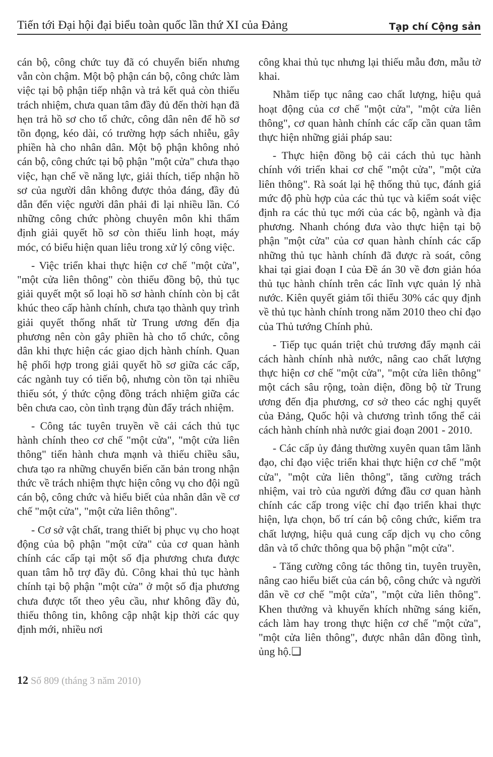Tiến tới Đại hội đại biểu toàn quốc lần thứ XI của Đảng
Tạp chí Cộng sản
cán bộ, công chức tuy đã có chuyển biến nhưng vẫn còn chậm. Một bộ phận cán bộ, công chức làm việc tại bộ phận tiếp nhận và trả kết quả còn thiếu trách nhiệm, chưa quan tâm đầy đủ đến thời hạn đã hẹn trả hồ sơ cho tổ chức, công dân nên để hồ sơ tồn đọng, kéo dài, có trường hợp sách nhiễu, gây phiền hà cho nhân dân. Một bộ phận không nhỏ cán bộ, công chức tại bộ phận "một cửa" chưa thạo việc, hạn chế về năng lực, giải thích, tiếp nhận hồ sơ của người dân không được thỏa đáng, đầy đủ dẫn đến việc người dân phải đi lại nhiều lần. Có những công chức phòng chuyên môn khi thẩm định giải quyết hồ sơ còn thiếu linh hoạt, máy móc, có biểu hiện quan liêu trong xử lý công việc.
- Việc triển khai thực hiện cơ chế "một cửa", "một cửa liên thông" còn thiếu đồng bộ, thủ tục giải quyết một số loại hồ sơ hành chính còn bị cắt khúc theo cấp hành chính, chưa tạo thành quy trình giải quyết thống nhất từ Trung ương đến địa phương nên còn gây phiền hà cho tổ chức, công dân khi thực hiện các giao dịch hành chính. Quan hệ phối hợp trong giải quyết hồ sơ giữa các cấp, các ngành tuy có tiến bộ, nhưng còn tồn tại nhiều thiếu sót, ý thức cộng đồng trách nhiệm giữa các bên chưa cao, còn tình trạng đùn đẩy trách nhiệm.
- Công tác tuyên truyền về cải cách thủ tục hành chính theo cơ chế "một cửa", "một cửa liên thông" tiến hành chưa mạnh và thiếu chiều sâu, chưa tạo ra những chuyển biến căn bản trong nhận thức về trách nhiệm thực hiện công vụ cho đội ngũ cán bộ, công chức và hiểu biết của nhân dân về cơ chế "một cửa", "một cửa liên thông".
- Cơ sở vật chất, trang thiết bị phục vụ cho hoạt động của bộ phận "một cửa" của cơ quan hành chính các cấp tại một số địa phương chưa được quan tâm hỗ trợ đầy đủ. Công khai thủ tục hành chính tại bộ phận "một cửa" ở một số địa phương chưa được tốt theo yêu cầu, như không đầy đủ, thiếu thông tin, không cập nhật kịp thời các quy định mới, nhiều nơi
công khai thủ tục nhưng lại thiếu mẫu đơn, mẫu tờ khai.
Nhằm tiếp tục nâng cao chất lượng, hiệu quả hoạt động của cơ chế "một cửa", "một cửa liên thông", cơ quan hành chính các cấp cần quan tâm thực hiện những giải pháp sau:
- Thực hiện đồng bộ cải cách thủ tục hành chính với triển khai cơ chế "một cửa", "một cửa liên thông". Rà soát lại hệ thống thủ tục, đánh giá mức độ phù hợp của các thủ tục và kiểm soát việc định ra các thủ tục mới của các bộ, ngành và địa phương. Nhanh chóng đưa vào thực hiện tại bộ phận "một cửa" của cơ quan hành chính các cấp những thủ tục hành chính đã được rà soát, công khai tại giai đoạn I của Đề án 30 về đơn giản hóa thủ tục hành chính trên các lĩnh vực quản lý nhà nước. Kiên quyết giảm tối thiểu 30% các quy định về thủ tục hành chính trong năm 2010 theo chỉ đạo của Thủ tướng Chính phủ.
- Tiếp tục quán triệt chủ trương đẩy mạnh cải cách hành chính nhà nước, nâng cao chất lượng thực hiện cơ chế "một cửa", "một cửa liên thông" một cách sâu rộng, toàn diện, đồng bộ từ Trung ương đến địa phương, cơ sở theo các nghị quyết của Đảng, Quốc hội và chương trình tổng thể cải cách hành chính nhà nước giai đoạn 2001 - 2010.
- Các cấp ủy đảng thường xuyên quan tâm lãnh đạo, chỉ đạo việc triển khai thực hiện cơ chế "một cửa", "một cửa liên thông", tăng cường trách nhiệm, vai trò của người đứng đầu cơ quan hành chính các cấp trong việc chỉ đạo triển khai thực hiện, lựa chọn, bố trí cán bộ công chức, kiểm tra chất lượng, hiệu quả cung cấp dịch vụ cho công dân và tổ chức thông qua bộ phận "một cửa".
- Tăng cường công tác thông tin, tuyên truyền, nâng cao hiểu biết của cán bộ, công chức và người dân về cơ chế "một cửa", "một cửa liên thông". Khen thưởng và khuyến khích những sáng kiến, cách làm hay trong thực hiện cơ chế "một cửa", "một cửa liên thông", được nhân dân đồng tình, ủng hộ.❑
12 Số 809 (tháng 3 năm 2010)